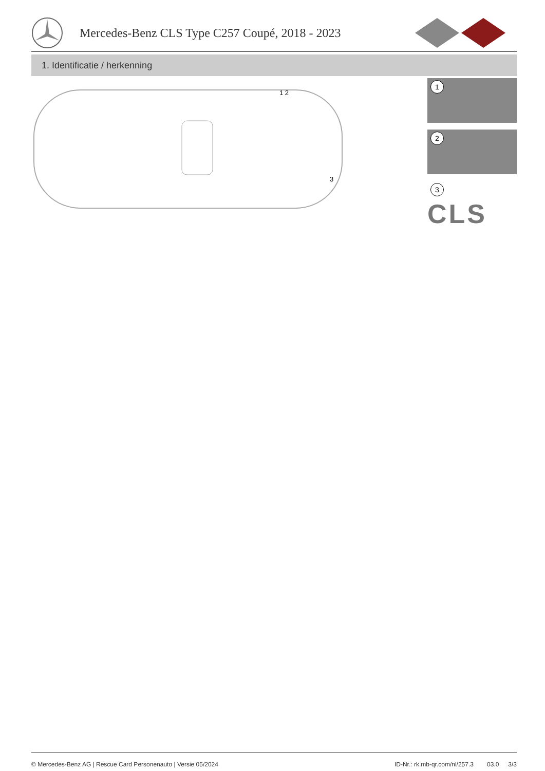Mercedes-Benz CLS Type C257 Coupé, 2018 - 2023
1. Identificatie / herkenning
1 2
3
1
2
3
CLS
© Mercedes-Benz AG | Rescue Card Personenauto | Versie 05/2024 ID-Nr.: rk.mb-qr.com/nl/257.3 03.0 3/3